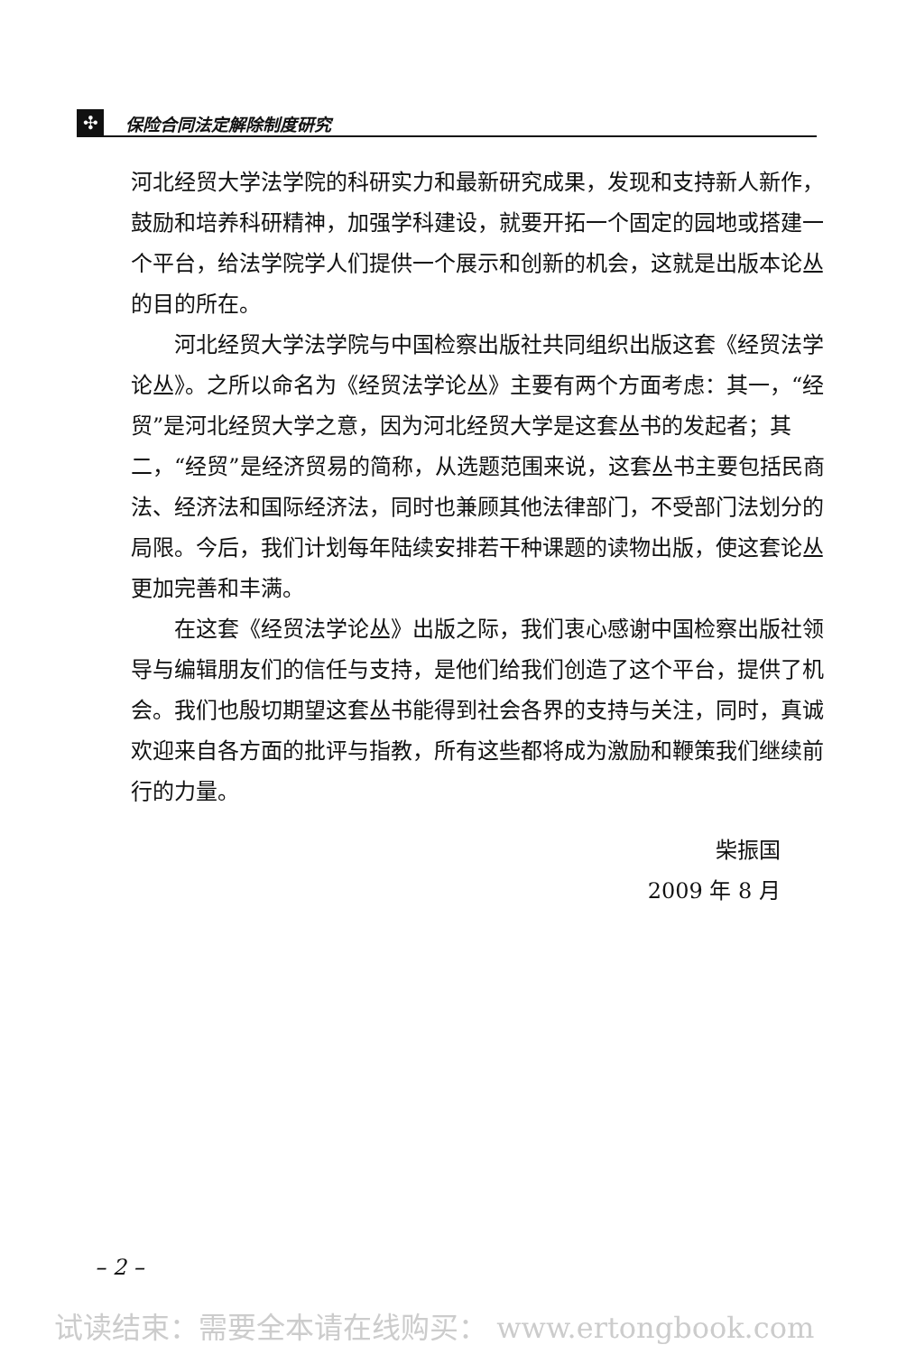✣
保险合同法定解除制度研究
河北经贸大学法学院的科研实力和最新研究成果，发现和支持新人新作，鼓励和培养科研精神，加强学科建设，就要开拓一个固定的园地或搭建一个平台，给法学院学人们提供一个展示和创新的机会，这就是出版本论丛的目的所在。
河北经贸大学法学院与中国检察出版社共同组织出版这套《经贸法学论丛》。之所以命名为《经贸法学论丛》主要有两个方面考虑：其一，“经贸”是河北经贸大学之意，因为河北经贸大学是这套丛书的发起者；其二，“经贸”是经济贸易的简称，从选题范围来说，这套丛书主要包括民商法、经济法和国际经济法，同时也兼顾其他法律部门，不受部门法划分的局限。今后，我们计划每年陆续安排若干种课题的读物出版，使这套论丛更加完善和丰满。
在这套《经贸法学论丛》出版之际，我们衷心感谢中国检察出版社领导与编辑朋友们的信任与支持，是他们给我们创造了这个平台，提供了机会。我们也殷切期望这套丛书能得到社会各界的支持与关注，同时，真诚欢迎来自各方面的批评与指教，所有这些都将成为激励和鞭策我们继续前行的力量。
柴振国
2009 年 8 月
– 2 –
试读结束：需要全本请在线购买： www.ertongbook.com